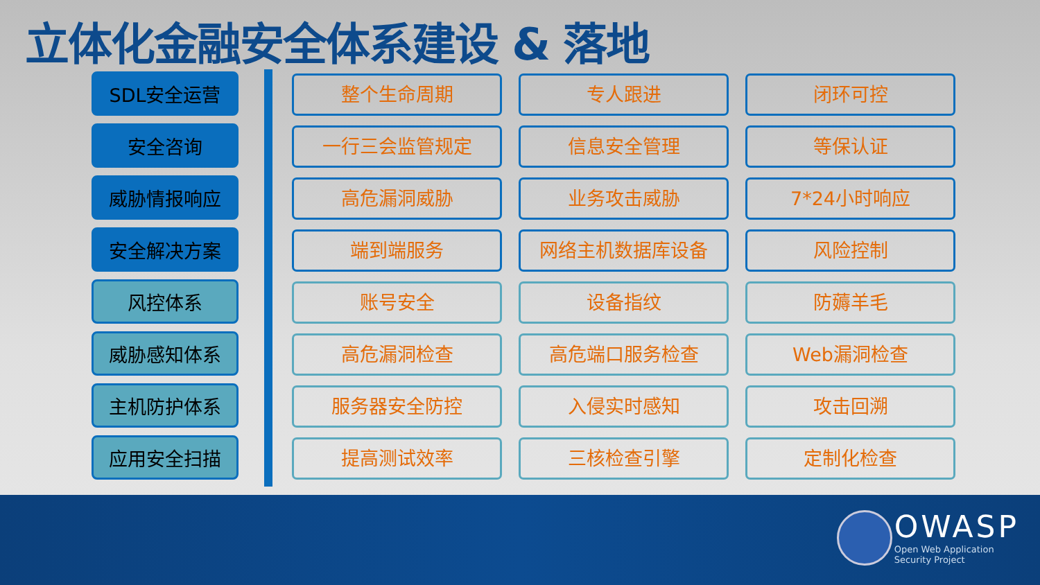立体化金融安全体系建设 & 落地
SDL安全运营
安全咨询
威胁情报响应
安全解决方案
风控体系
威胁感知体系
主机防护体系
应用安全扫描
整个生命周期
专人跟进
闭环可控
一行三会监管规定
信息安全管理
等保认证
高危漏洞威胁
业务攻击威胁
7*24小时响应
端到端服务
网络主机数据库设备
风险控制
账号安全
设备指纹
防薅羊毛
高危漏洞检查
高危端口服务检查
Web漏洞检查
服务器安全防控
入侵实时感知
攻击回溯
提高测试效率
三核检查引擎
定制化检查
OWASP
Open Web Application
Security Project